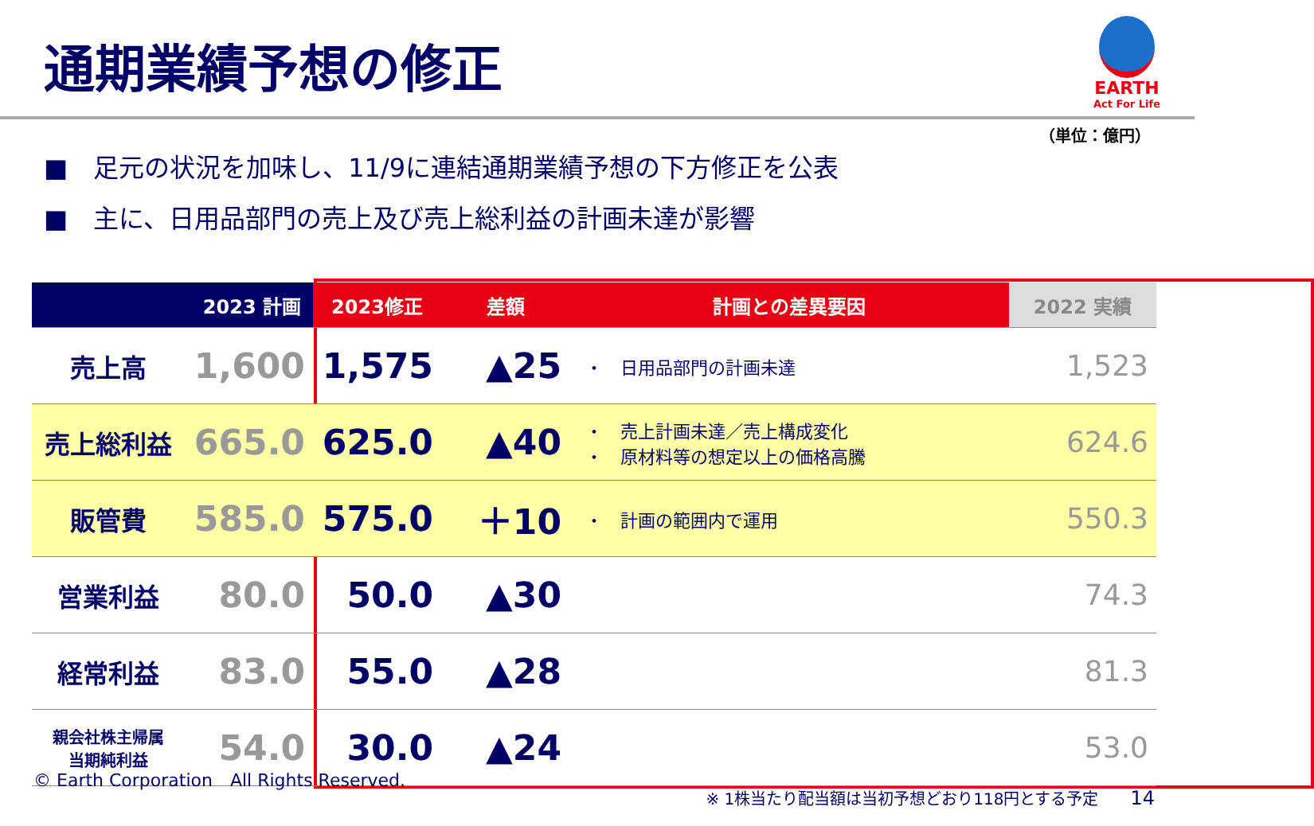通期業績予想の修正
EARTH
Act For Life
（単位：億円）
■　足元の状況を加味し、11/9に連結通期業績予想の下方修正を公表
■　主に、日用品部門の売上及び売上総利益の計画未達が影響
| 2023 計画 | | 2023修正 | 差額 | 計画との差異要因 | 2022 実績 |
| --- | --- | --- | --- | --- | --- |
| 売上高 | 1,600 | 1,575 | ▲25 | ・ 日用品部門の計画未達 | 1,523 |
| 売上総利益 | 665.0 | 625.0 | ▲40 | ・ 売上計画未達／売上構成変化 ・ 原材料等の想定以上の価格高騰 | 624.6 |
| 販管費 | 585.0 | 575.0 | ＋10 | ・ 計画の範囲内で運用 | 550.3 |
| 営業利益 | 80.0 | 50.0 | ▲30 | | 74.3 |
| 経常利益 | 83.0 | 55.0 | ▲28 | | 81.3 |
| 親会社株主帰属 当期純利益 | 54.0 | 30.0 | ▲24 | | 53.0 |
© Earth Corporation　All Rights Reserved.
※ 1株当たり配当額は当初予想どおり118円とする予定　　14